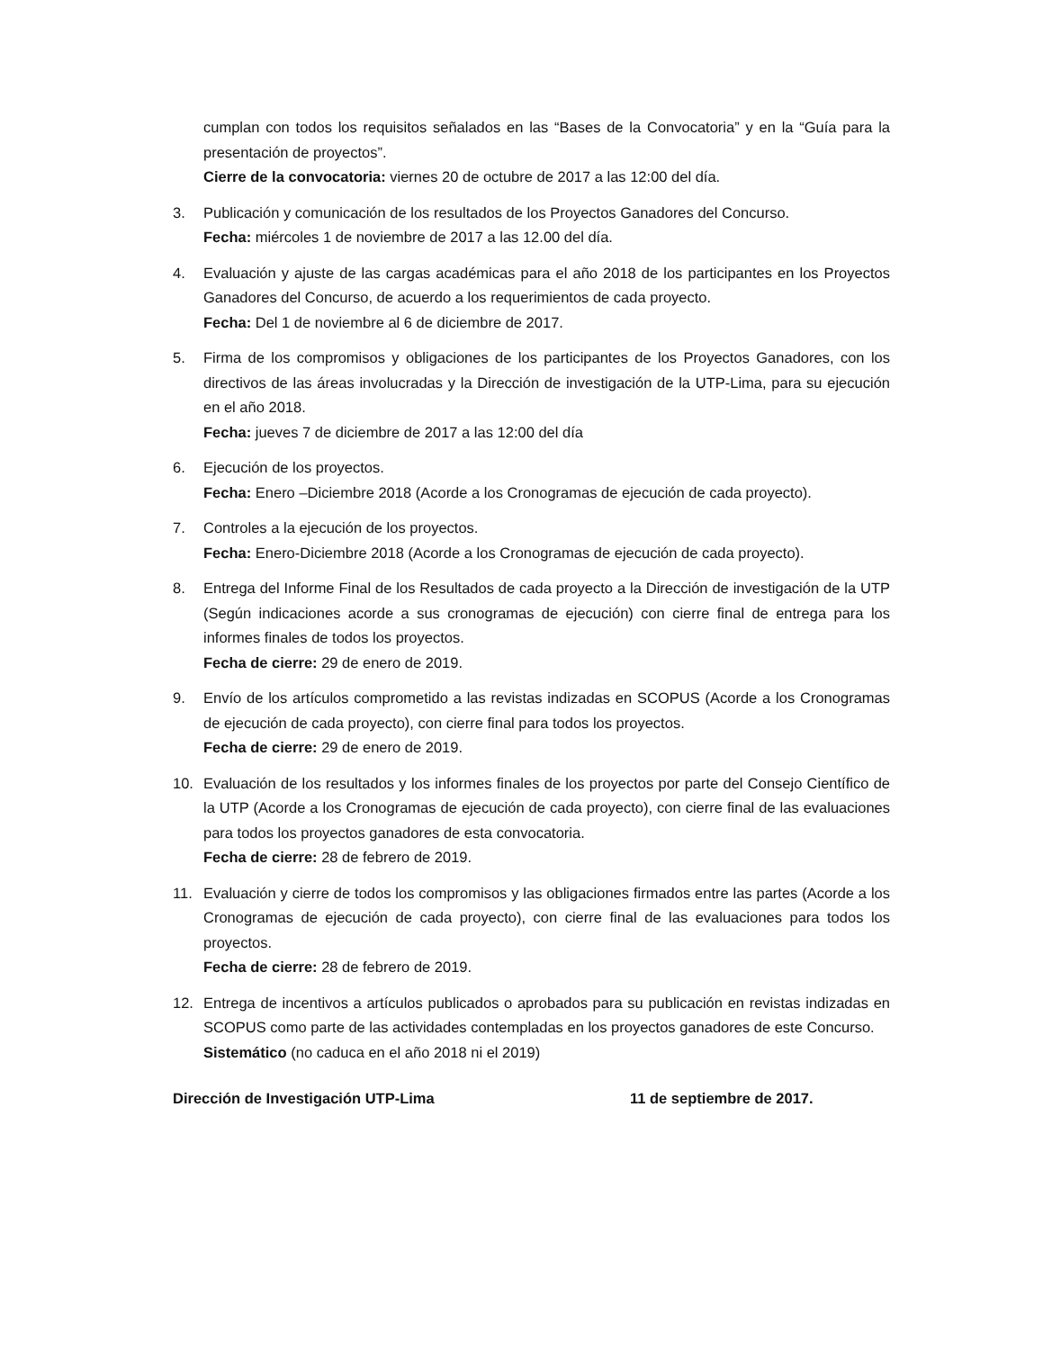cumplan con todos los requisitos señalados en las “Bases de la Convocatoria” y en la “Guía para la presentación de proyectos”.
Cierre de la convocatoria: viernes 20 de octubre de 2017 a las 12:00 del día.
3. Publicación y comunicación de los resultados de los Proyectos Ganadores del Concurso.
Fecha: miércoles 1 de noviembre de 2017 a las 12.00 del día.
4. Evaluación y ajuste de las cargas académicas para el año 2018 de los participantes en los Proyectos Ganadores del Concurso, de acuerdo a los requerimientos de cada proyecto.
Fecha: Del 1 de noviembre al 6 de diciembre de 2017.
5. Firma de los compromisos y obligaciones de los participantes de los Proyectos Ganadores, con los directivos de las áreas involucradas y la Dirección de investigación de la UTP-Lima, para su ejecución en el año 2018.
Fecha: jueves 7 de diciembre de 2017 a las 12:00 del día
6. Ejecución de los proyectos.
Fecha: Enero –Diciembre 2018 (Acorde a los Cronogramas de ejecución de cada proyecto).
7. Controles a la ejecución de los proyectos.
Fecha: Enero-Diciembre 2018 (Acorde a los Cronogramas de ejecución de cada proyecto).
8. Entrega del Informe Final de los Resultados de cada proyecto a la Dirección de investigación de la UTP (Según indicaciones acorde a sus cronogramas de ejecución) con cierre final de entrega para los informes finales de todos los proyectos.
Fecha de cierre: 29 de enero de 2019.
9. Envío de los artículos comprometido a las revistas indizadas en SCOPUS (Acorde a los Cronogramas de ejecución de cada proyecto), con cierre final para todos los proyectos.
Fecha de cierre: 29 de enero de 2019.
10. Evaluación de los resultados y los informes finales de los proyectos por parte del Consejo Científico de la UTP (Acorde a los Cronogramas de ejecución de cada proyecto), con cierre final de las evaluaciones para todos los proyectos ganadores de esta convocatoria.
Fecha de cierre: 28 de febrero de 2019.
11. Evaluación y cierre de todos los compromisos y las obligaciones firmados entre las partes (Acorde a los Cronogramas de ejecución de cada proyecto), con cierre final de las evaluaciones para todos los proyectos.
Fecha de cierre: 28 de febrero de 2019.
12. Entrega de incentivos a artículos publicados o aprobados para su publicación en revistas indizadas en SCOPUS como parte de las actividades contempladas en los proyectos ganadores de este Concurso.
Sistemático (no caduca en el año 2018 ni el 2019)
Dirección de Investigación UTP-Lima 11 de septiembre de 2017.